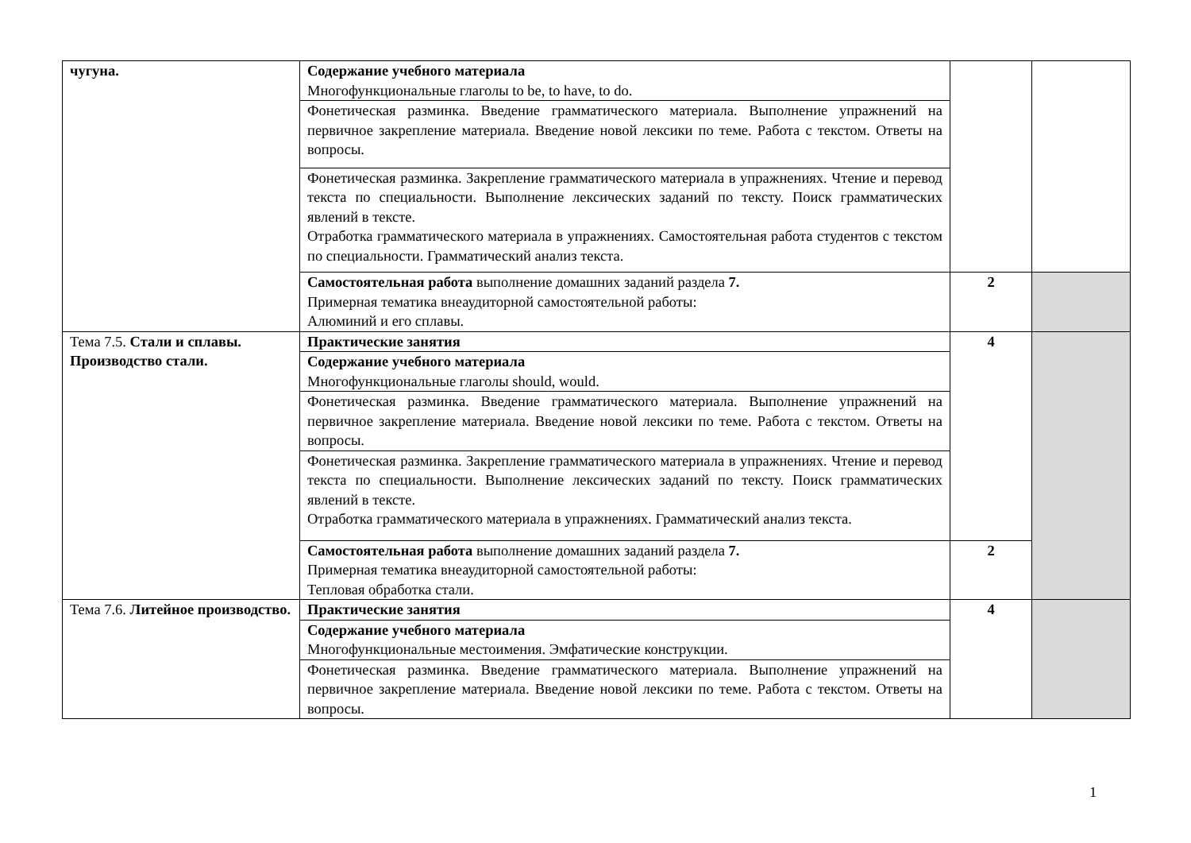| чугуна. | Содержание учебного материала Многофункциональные глаголы to be, to have, to do. | | |
| | Фонетическая разминка. Введение грамматического материала. Выполнение упражнений на первичное закрепление материала. Введение новой лексики по теме. Работа с текстом. Ответы на вопросы. | | |
| | Фонетическая разминка. Закрепление грамматического материала в упражнениях. Чтение и перевод текста по специальности. Выполнение лексических заданий по тексту. Поиск грамматических явлений в тексте. Отработка грамматического материала в упражнениях. Самостоятельная работа студентов с текстом по специальности. Грамматический анализ текста. | | |
| | Самостоятельная работа выполнение домашних заданий раздела 7. Примерная тематика внеаудиторной самостоятельной работы: Алюминий и его сплавы. | 2 | |
| Тема 7.5. Стали и сплавы. Производство стали. | Практические занятия | 4 | |
| | Содержание учебного материала Многофункциональные глаголы should, would. | | |
| | Фонетическая разминка. Введение грамматического материала. Выполнение упражнений на первичное закрепление материала. Введение новой лексики по теме. Работа с текстом. Ответы на вопросы. | | |
| | Фонетическая разминка. Закрепление грамматического материала в упражнениях. Чтение и перевод текста по специальности. Выполнение лексических заданий по тексту. Поиск грамматических явлений в тексте. Отработка грамматического материала в упражнениях. Грамматический анализ текста. | | |
| | Самостоятельная работа выполнение домашних заданий раздела 7. Примерная тематика внеаудиторной самостоятельной работы: Тепловая обработка стали. | 2 | |
| Тема 7.6. Литейное производство. | Практические занятия | 4 | |
| | Содержание учебного материала Многофункциональные местоимения. Эмфатические конструкции. | | |
| | Фонетическая разминка. Введение грамматического материала. Выполнение упражнений на первичное закрепление материала. Введение новой лексики по теме. Работа с текстом. Ответы на вопросы. | | |
1